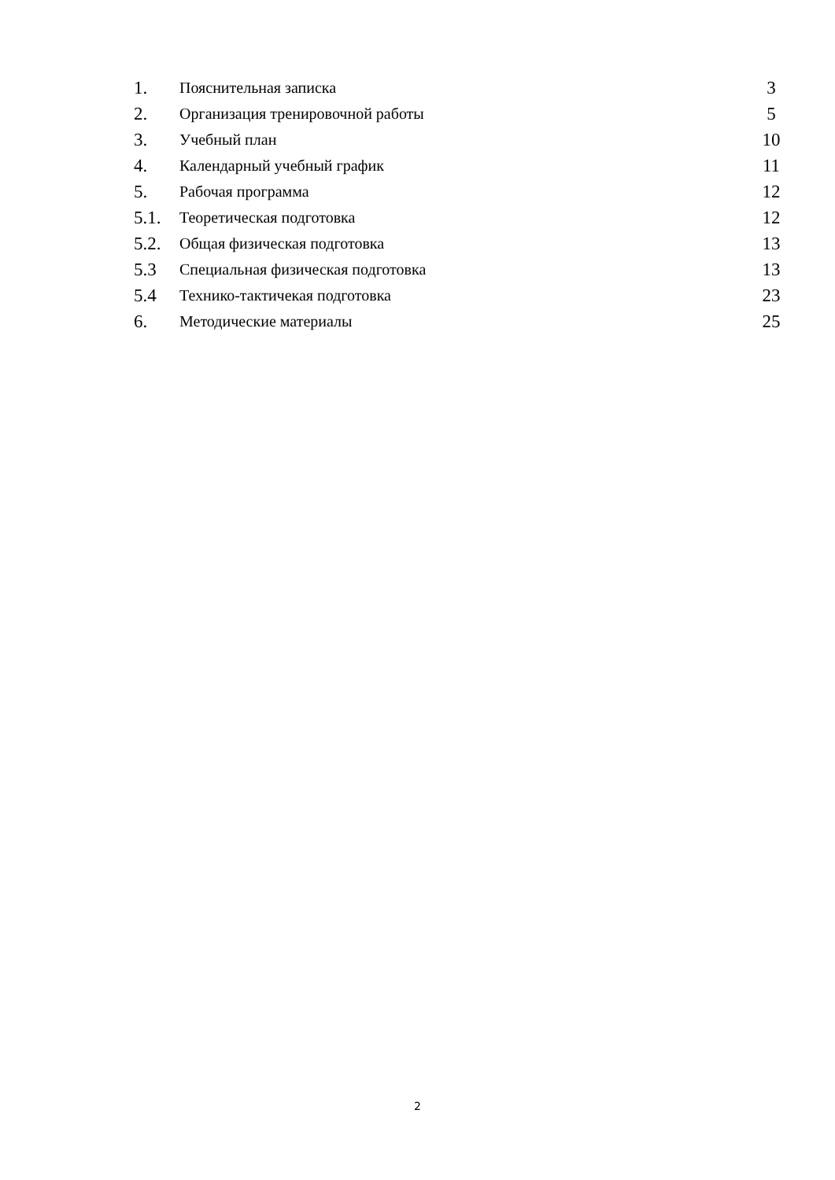| 1. | Пояснительная записка | 3 |
| 2. | Организация тренировочной работы | 5 |
| 3. | Учебный план | 10 |
| 4. | Календарный учебный график | 11 |
| 5. | Рабочая программа | 12 |
| 5.1. | Теоретическая подготовка | 12 |
| 5.2. | Общая физическая подготовка | 13 |
| 5.3 | Специальная физическая подготовка | 13 |
| 5.4 | Технико-тактичекая подготовка | 23 |
| 6. | Методические материалы | 25 |
2